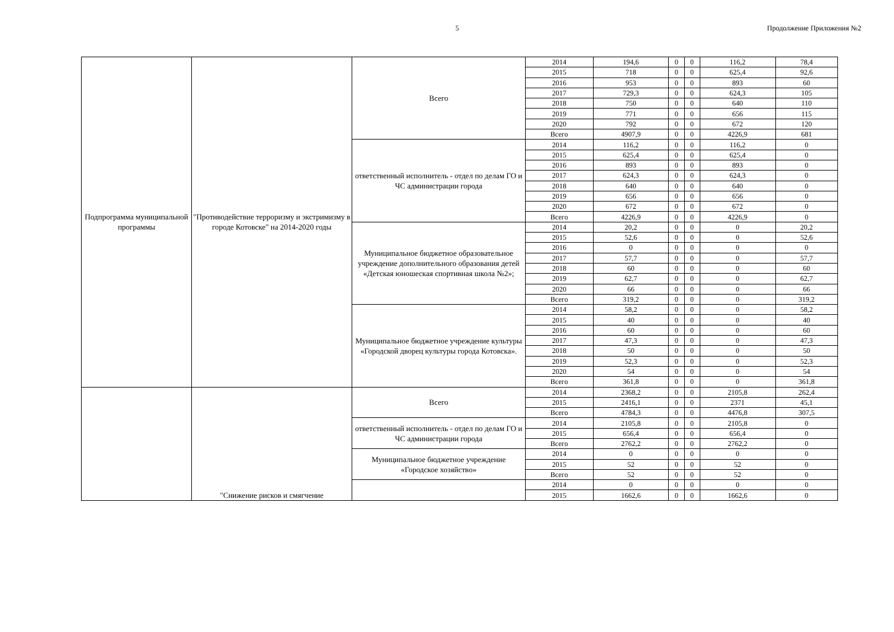5 Продолжение Приложения №2
| Подпрограмма муниципальной программы | "Противодействие терроризму и экстримизму в городе Котовске" на 2014-2020 годы | Всего | 2014 | 194,6 | 0 | 0 | 116,2 | 78,4 |
| | | | 2015 | 718 | 0 | 0 | 625,4 | 92,6 |
| | | | 2016 | 953 | 0 | 0 | 893 | 60 |
| | | | 2017 | 729,3 | 0 | 0 | 624,3 | 105 |
| | | | 2018 | 750 | 0 | 0 | 640 | 110 |
| | | | 2019 | 771 | 0 | 0 | 656 | 115 |
| | | | 2020 | 792 | 0 | 0 | 672 | 120 |
| | | | Всего | 4907,9 | 0 | 0 | 4226,9 | 681 |
| | | ответственный исполнитель - отдел по делам ГО и ЧС администрации города | 2014 | 116,2 | 0 | 0 | 116,2 | 0 |
| | | | 2015 | 625,4 | 0 | 0 | 625,4 | 0 |
| | | | 2016 | 893 | 0 | 0 | 893 | 0 |
| | | | 2017 | 624,3 | 0 | 0 | 624,3 | 0 |
| | | | 2018 | 640 | 0 | 0 | 640 | 0 |
| | | | 2019 | 656 | 0 | 0 | 656 | 0 |
| | | | 2020 | 672 | 0 | 0 | 672 | 0 |
| | | | Всего | 4226,9 | 0 | 0 | 4226,9 | 0 |
| | | Муниципальное бюджетное образовательное учреждение дополнительного образования детей «Детская юношеская спортивная школа №2»; | 2014 | 20,2 | 0 | 0 | 0 | 20,2 |
| | | | 2015 | 52,6 | 0 | 0 | 0 | 52,6 |
| | | | 2016 | 0 | 0 | 0 | 0 | 0 |
| | | | 2017 | 57,7 | 0 | 0 | 0 | 57,7 |
| | | | 2018 | 60 | 0 | 0 | 0 | 60 |
| | | | 2019 | 62,7 | 0 | 0 | 0 | 62,7 |
| | | | 2020 | 66 | 0 | 0 | 0 | 66 |
| | | | Всего | 319,2 | 0 | 0 | 0 | 319,2 |
| | | Муниципальное бюджетное учреждение культуры «Городской дворец культуры города Котовска». | 2014 | 58,2 | 0 | 0 | 0 | 58,2 |
| | | | 2015 | 40 | 0 | 0 | 0 | 40 |
| | | | 2016 | 60 | 0 | 0 | 0 | 60 |
| | | | 2017 | 47,3 | 0 | 0 | 0 | 47,3 |
| | | | 2018 | 50 | 0 | 0 | 0 | 50 |
| | | | 2019 | 52,3 | 0 | 0 | 0 | 52,3 |
| | | | 2020 | 54 | 0 | 0 | 0 | 54 |
| | | | Всего | 361,8 | 0 | 0 | 0 | 361,8 |
| | "Снижение рисков и смягчение | Всего | 2014 | 2368,2 | 0 | 0 | 2105,8 | 262,4 |
| | | | 2015 | 2416,1 | 0 | 0 | 2371 | 45,1 |
| | | | Всего | 4784,3 | 0 | 0 | 4476,8 | 307,5 |
| | | ответственный исполнитель - отдел по делам ГО и ЧС администрации города | 2014 | 2105,8 | 0 | 0 | 2105,8 | 0 |
| | | | 2015 | 656,4 | 0 | 0 | 656,4 | 0 |
| | | | Всего | 2762,2 | 0 | 0 | 2762,2 | 0 |
| | | Муниципальное бюджетное учреждение «Городское хозяйство» | 2014 | 0 | 0 | 0 | 0 | 0 |
| | | | 2015 | 52 | 0 | 0 | 52 | 0 |
| | | | Всего | 52 | 0 | 0 | 52 | 0 |
| | | | 2014 | 0 | 0 | 0 | 0 | 0 |
| | | | 2015 | 1662,6 | 0 | 0 | 1662,6 | 0 |